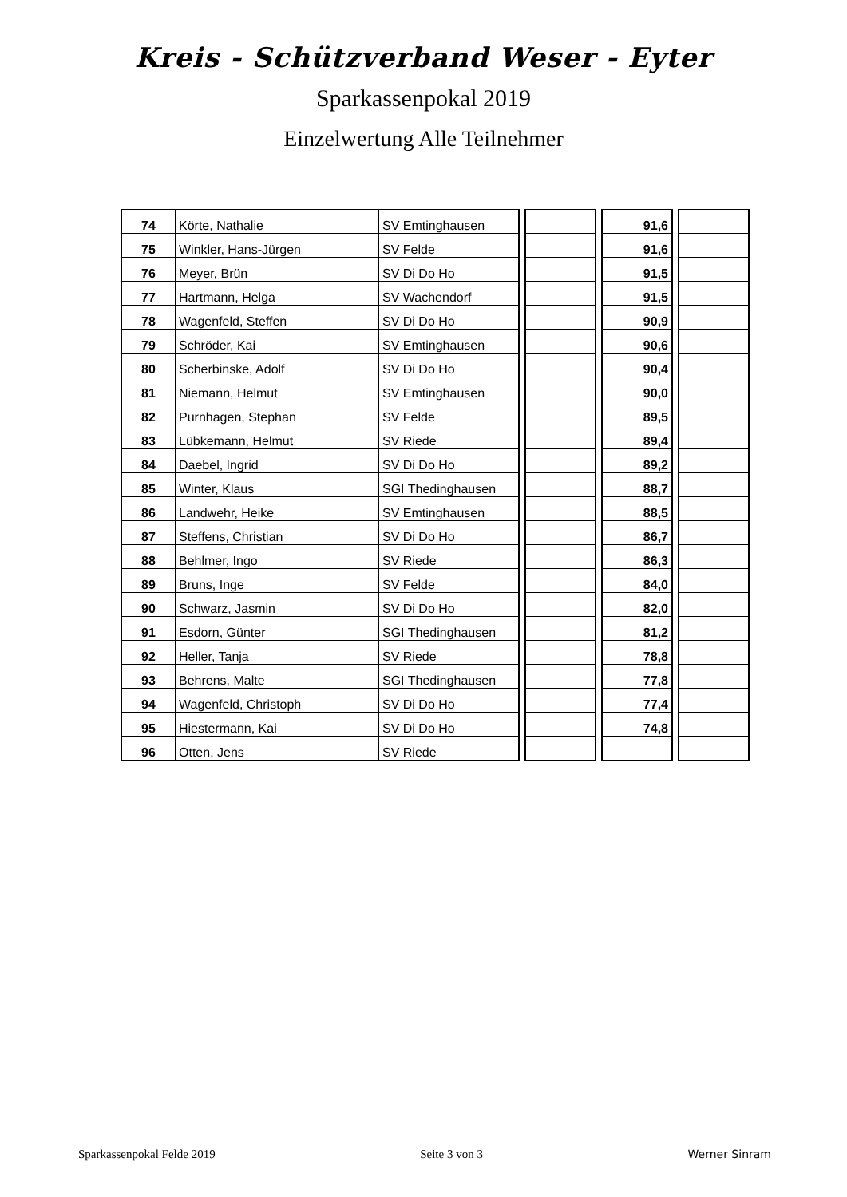Kreis - Schützverband Weser - Eyter
Sparkassenpokal 2019
Einzelwertung Alle Teilnehmer
| 74 | Körte, Nathalie | SV Emtinghausen | | | | 91,6 | | |
| 75 | Winkler, Hans-Jürgen | SV Felde | | | | 91,6 | | |
| 76 | Meyer, Brün | SV Di Do Ho | | | | 91,5 | | |
| 77 | Hartmann, Helga | SV Wachendorf | | | | 91,5 | | |
| 78 | Wagenfeld, Steffen | SV Di Do Ho | | | | 90,9 | | |
| 79 | Schröder, Kai | SV Emtinghausen | | | | 90,6 | | |
| 80 | Scherbinske, Adolf | SV Di Do Ho | | | | 90,4 | | |
| 81 | Niemann, Helmut | SV Emtinghausen | | | | 90,0 | | |
| 82 | Purnhagen, Stephan | SV Felde | | | | 89,5 | | |
| 83 | Lübkemann, Helmut | SV Riede | | | | 89,4 | | |
| 84 | Daebel, Ingrid | SV Di Do Ho | | | | 89,2 | | |
| 85 | Winter, Klaus | SGI Thedinghausen | | | | 88,7 | | |
| 86 | Landwehr, Heike | SV Emtinghausen | | | | 88,5 | | |
| 87 | Steffens, Christian | SV Di Do Ho | | | | 86,7 | | |
| 88 | Behlmer, Ingo | SV Riede | | | | 86,3 | | |
| 89 | Bruns, Inge | SV Felde | | | | 84,0 | | |
| 90 | Schwarz, Jasmin | SV Di Do Ho | | | | 82,0 | | |
| 91 | Esdorn, Günter | SGI Thedinghausen | | | | 81,2 | | |
| 92 | Heller, Tanja | SV Riede | | | | 78,8 | | |
| 93 | Behrens, Malte | SGI Thedinghausen | | | | 77,8 | | |
| 94 | Wagenfeld, Christoph | SV Di Do Ho | | | | 77,4 | | |
| 95 | Hiestermann, Kai | SV Di Do Ho | | | | 74,8 | | |
| 96 | Otten, Jens | SV Riede | | | | | | |
Sparkassenpokal Felde 2019 Seite 3 von 3 Werner Sinram